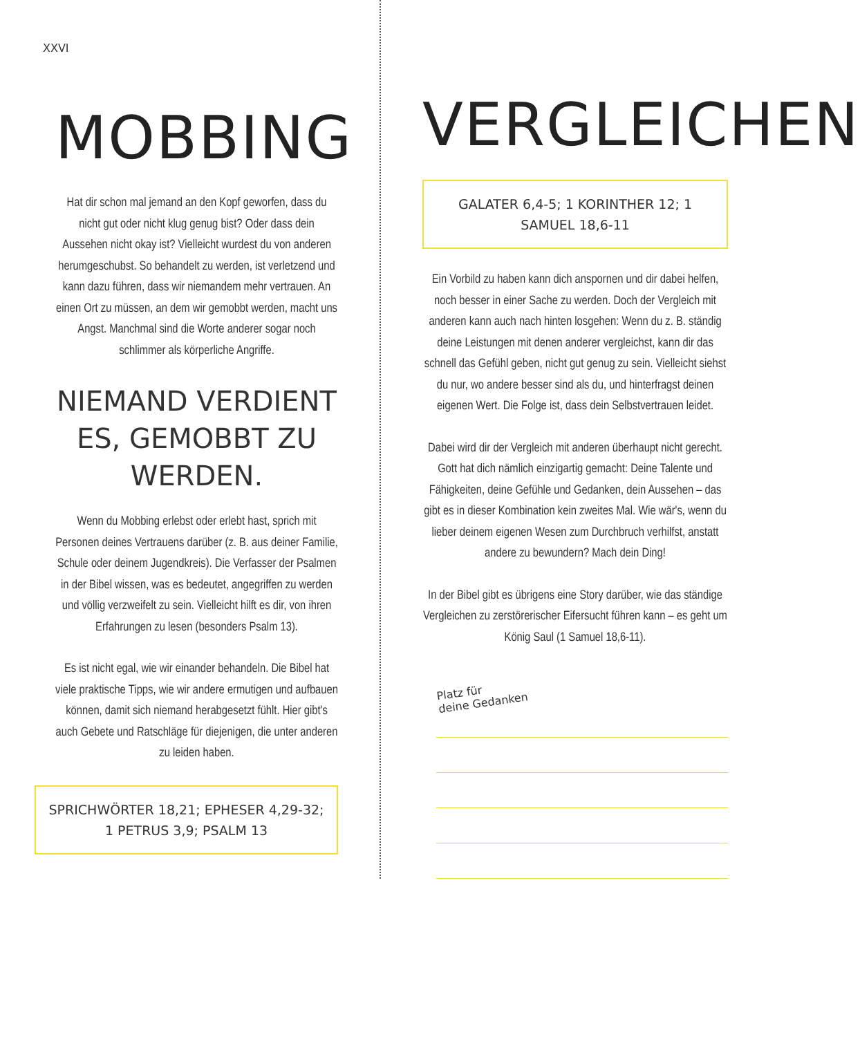XXVI
MOBBING
Hat dir schon mal jemand an den Kopf geworfen, dass du nicht gut oder nicht klug genug bist? Oder dass dein Aussehen nicht okay ist? Vielleicht wurdest du von anderen herumgeschubst. So behandelt zu werden, ist verletzend und kann dazu führen, dass wir niemandem mehr vertrauen. An einen Ort zu müssen, an dem wir gemobbt werden, macht uns Angst. Manchmal sind die Worte anderer sogar noch schlimmer als körperliche Angriffe.
NIEMAND VERDIENT ES, GEMOBBT ZU WERDEN.
Wenn du Mobbing erlebst oder erlebt hast, sprich mit Personen deines Vertrauens darüber (z. B. aus deiner Familie, Schule oder deinem Jugendkreis). Die Verfasser der Psalmen in der Bibel wissen, was es bedeutet, angegriffen zu werden und völlig verzweifelt zu sein. Vielleicht hilft es dir, von ihren Erfahrungen zu lesen (besonders Psalm 13).
Es ist nicht egal, wie wir einander behandeln. Die Bibel hat viele praktische Tipps, wie wir andere ermutigen und aufbauen können, damit sich niemand herabgesetzt fühlt. Hier gibt's auch Gebete und Ratschläge für diejenigen, die unter anderen zu leiden haben.
SPRICHWÖRTER 18,21; EPHESER 4,29-32;
1 PETRUS 3,9; PSALM 13
VERGLEICHEN
GALATER 6,4-5; 1 KORINTHER 12; 1 SAMUEL 18,6-11
Ein Vorbild zu haben kann dich anspornen und dir dabei helfen, noch besser in einer Sache zu werden. Doch der Vergleich mit anderen kann auch nach hinten losgehen: Wenn du z. B. ständig deine Leistungen mit denen anderer vergleichst, kann dir das schnell das Gefühl geben, nicht gut genug zu sein. Vielleicht siehst du nur, wo andere besser sind als du, und hinterfragst deinen eigenen Wert. Die Folge ist, dass dein Selbstvertrauen leidet.
Dabei wird dir der Vergleich mit anderen überhaupt nicht gerecht. Gott hat dich nämlich einzigartig gemacht: Deine Talente und Fähigkeiten, deine Gefühle und Gedanken, dein Aussehen – das gibt es in dieser Kombination kein zweites Mal. Wie wär's, wenn du lieber deinem eigenen Wesen zum Durchbruch verhilfst, anstatt andere zu bewundern? Mach dein Ding!
In der Bibel gibt es übrigens eine Story darüber, wie das ständige Vergleichen zu zerstörerischer Eifersucht führen kann – es geht um König Saul (1 Samuel 18,6-11).
Platz für
deine Gedanken